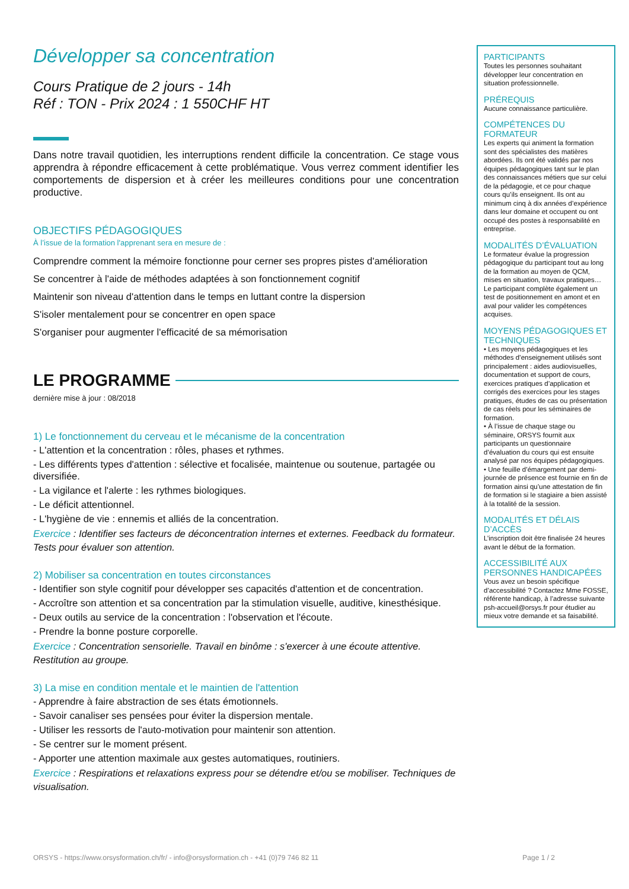Développer sa concentration
Cours Pratique de 2 jours - 14h
Réf : TON - Prix 2024 : 1 550CHF HT
Dans notre travail quotidien, les interruptions rendent difficile la concentration. Ce stage vous apprendra à répondre efficacement à cette problématique. Vous verrez comment identifier les comportements de dispersion et à créer les meilleures conditions pour une concentration productive.
OBJECTIFS PÉDAGOGIQUES
À l’issue de la formation l'apprenant sera en mesure de :
Comprendre comment la mémoire fonctionne pour cerner ses propres pistes d'amélioration
Se concentrer à l'aide de méthodes adaptées à son fonctionnement cognitif
Maintenir son niveau d'attention dans le temps en luttant contre la dispersion
S'isoler mentalement pour se concentrer en open space
S'organiser pour augmenter l'efficacité de sa mémorisation
LE PROGRAMME
dernière mise à jour : 08/2018
1) Le fonctionnement du cerveau et le mécanisme de la concentration
- L'attention et la concentration : rôles, phases et rythmes.
- Les différents types d'attention : sélective et focalisée, maintenue ou soutenue, partagée ou diversifiée.
- La vigilance et l'alerte : les rythmes biologiques.
- Le déficit attentionnel.
- L'hygiène de vie : ennemis et alliés de la concentration.
Exercice : Identifier ses facteurs de déconcentration internes et externes. Feedback du formateur. Tests pour évaluer son attention.
2) Mobiliser sa concentration en toutes circonstances
- Identifier son style cognitif pour développer ses capacités d'attention et de concentration.
- Accroître son attention et sa concentration par la stimulation visuelle, auditive, kinesthésique.
- Deux outils au service de la concentration : l'observation et l'écoute.
- Prendre la bonne posture corporelle.
Exercice : Concentration sensorielle. Travail en binôme : s'exercer à une écoute attentive. Restitution au groupe.
3) La mise en condition mentale et le maintien de l'attention
- Apprendre à faire abstraction de ses états émotionnels.
- Savoir canaliser ses pensées pour éviter la dispersion mentale.
- Utiliser les ressorts de l'auto-motivation pour maintenir son attention.
- Se centrer sur le moment présent.
- Apporter une attention maximale aux gestes automatiques, routiniers.
Exercice : Respirations et relaxations express pour se détendre et/ou se mobiliser. Techniques de visualisation.
PARTICIPANTS
Toutes les personnes souhaitant développer leur concentration en situation professionnelle.
PRÉREQUIS
Aucune connaissance particulière.
COMPÉTENCES DU FORMATEUR
Les experts qui animent la formation sont des spécialistes des matières abordées. Ils ont été validés par nos équipes pédagogiques tant sur le plan des connaissances métiers que sur celui de la pédagogie, et ce pour chaque cours qu’ils enseignent. Ils ont au minimum cinq à dix années d’expérience dans leur domaine et occupent ou ont occupé des postes à responsabilité en entreprise.
MODALITÉS D’ÉVALUATION
Le formateur évalue la progression pédagogique du participant tout au long de la formation au moyen de QCM, mises en situation, travaux pratiques…
Le participant complète également un test de positionnement en amont et en aval pour valider les compétences acquises.
MOYENS PÉDAGOGIQUES ET TECHNIQUES
• Les moyens pédagogiques et les méthodes d’enseignement utilisés sont principalement : aides audiovisuelles, documentation et support de cours, exercices pratiques d’application et corrigés des exercices pour les stages pratiques, études de cas ou présentation de cas réels pour les séminaires de formation.
• À l’issue de chaque stage ou séminaire, ORSYS fournit aux participants un questionnaire d’évaluation du cours qui est ensuite analysé par nos équipes pédagogiques.
• Une feuille d’émargement par demi-journée de présence est fournie en fin de formation ainsi qu’une attestation de fin de formation si le stagiaire a bien assisté à la totalité de la session.
MODALITÉS ET DÉLAIS D’ACCÈS
L’inscription doit être finalisée 24 heures avant le début de la formation.
ACCESSIBILITÉ AUX PERSONNES HANDICAPÉES
Vous avez un besoin spécifique d’accessibilité ? Contactez Mme FOSSE, référente handicap, à l’adresse suivante psh-accueil@orsys.fr pour étudier au mieux votre demande et sa faisabilité.
ORSYS - https://www.orsysformation.ch/fr/ - info@orsysformation.ch - +41 (0)79 746 82 11 Page 1 / 2